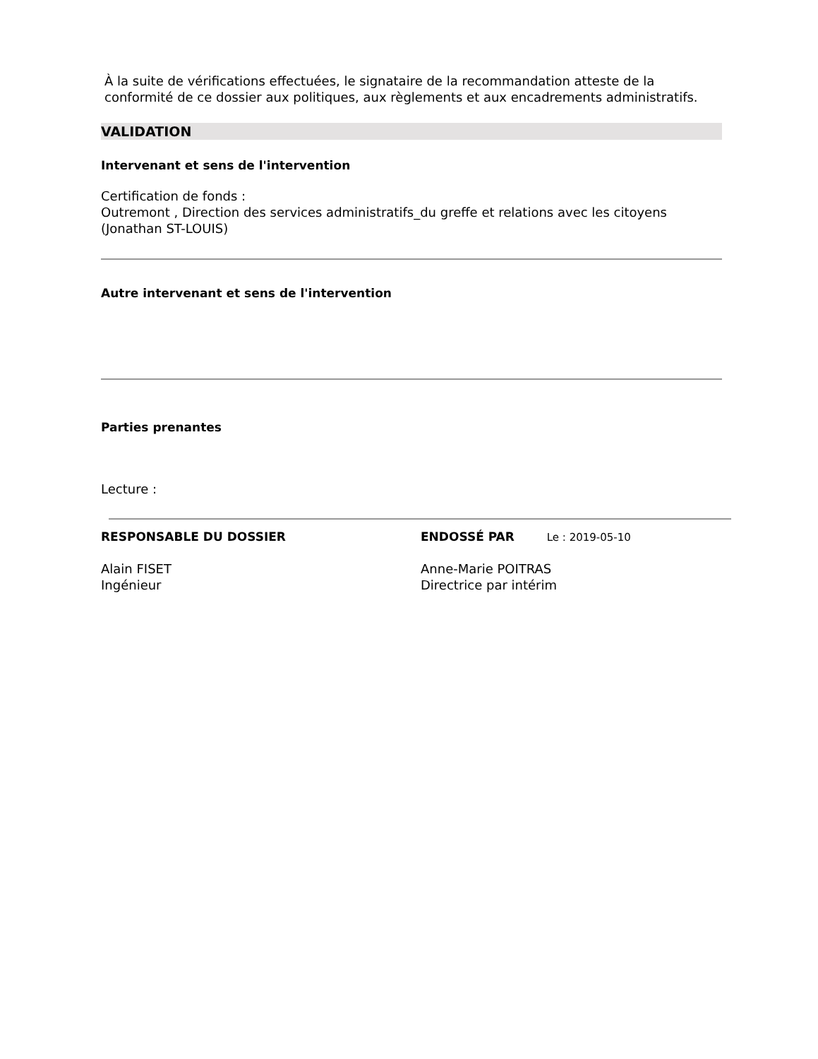À la suite de vérifications effectuées, le signataire de la recommandation atteste de la conformité de ce dossier aux politiques, aux règlements et aux encadrements administratifs.
VALIDATION
Intervenant et sens de l'intervention
Certification de fonds :
Outremont , Direction des services administratifs_du greffe et relations avec les citoyens
(Jonathan ST-LOUIS)
Autre intervenant et sens de l'intervention
Parties prenantes
Lecture :
RESPONSABLE DU DOSSIER
Alain FISET
Ingénieur
ENDOSSÉ PAR Le : 2019-05-10
Anne-Marie POITRAS
Directrice par intérim